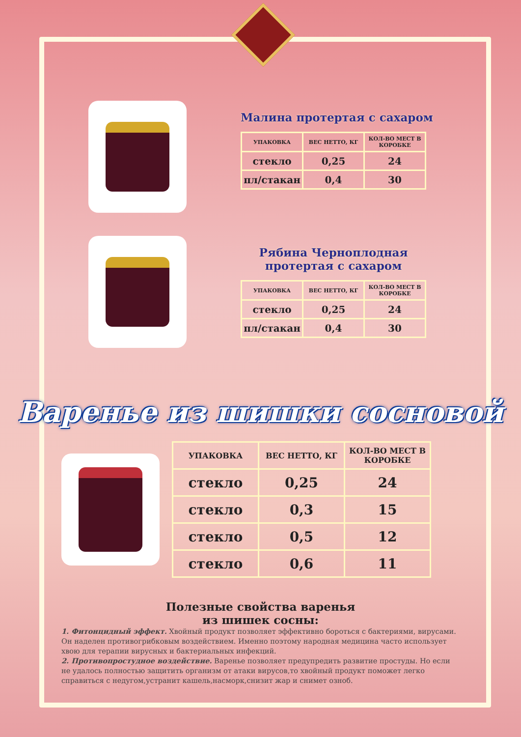Малина протертая с сахаром
| УПАКОВКА | ВЕС НЕТТО, КГ | КОЛ-ВО МЕСТ В КОРОБКЕ |
| --- | --- | --- |
| стекло | 0,25 | 24 |
| пл/стакан | 0,4 | 30 |
Рябина Черноплодная
протертая с сахаром
| УПАКОВКА | ВЕС НЕТТО, КГ | КОЛ-ВО МЕСТ В КОРОБКЕ |
| --- | --- | --- |
| стекло | 0,25 | 24 |
| пл/стакан | 0,4 | 30 |
Варенье из шишки сосновой
| УПАКОВКА | ВЕС НЕТТО, КГ | КОЛ-ВО МЕСТ В КОРОБКЕ |
| --- | --- | --- |
| стекло | 0,25 | 24 |
| стекло | 0,3 | 15 |
| стекло | 0,5 | 12 |
| стекло | 0,6 | 11 |
Полезные свойства варенья
из шишек сосны:
1. Фитонцидный эффект. Хвойный продукт позволяет эффективно бороться с бактериями, вирусами. Он наделен противогрибковым воздействием. Именно поэтому народная медицина часто использует хвою для терапии вирусных и бактериальных инфекций.
2. Противопростудное воздействие. Варенье позволяет предупредить развитие простуды. Но если не удалось полностью защитить организм от атаки вирусов,то хвойный продукт поможет легко справиться с недугом,устранит кашель,насморк,снизит жар и снимет озноб.